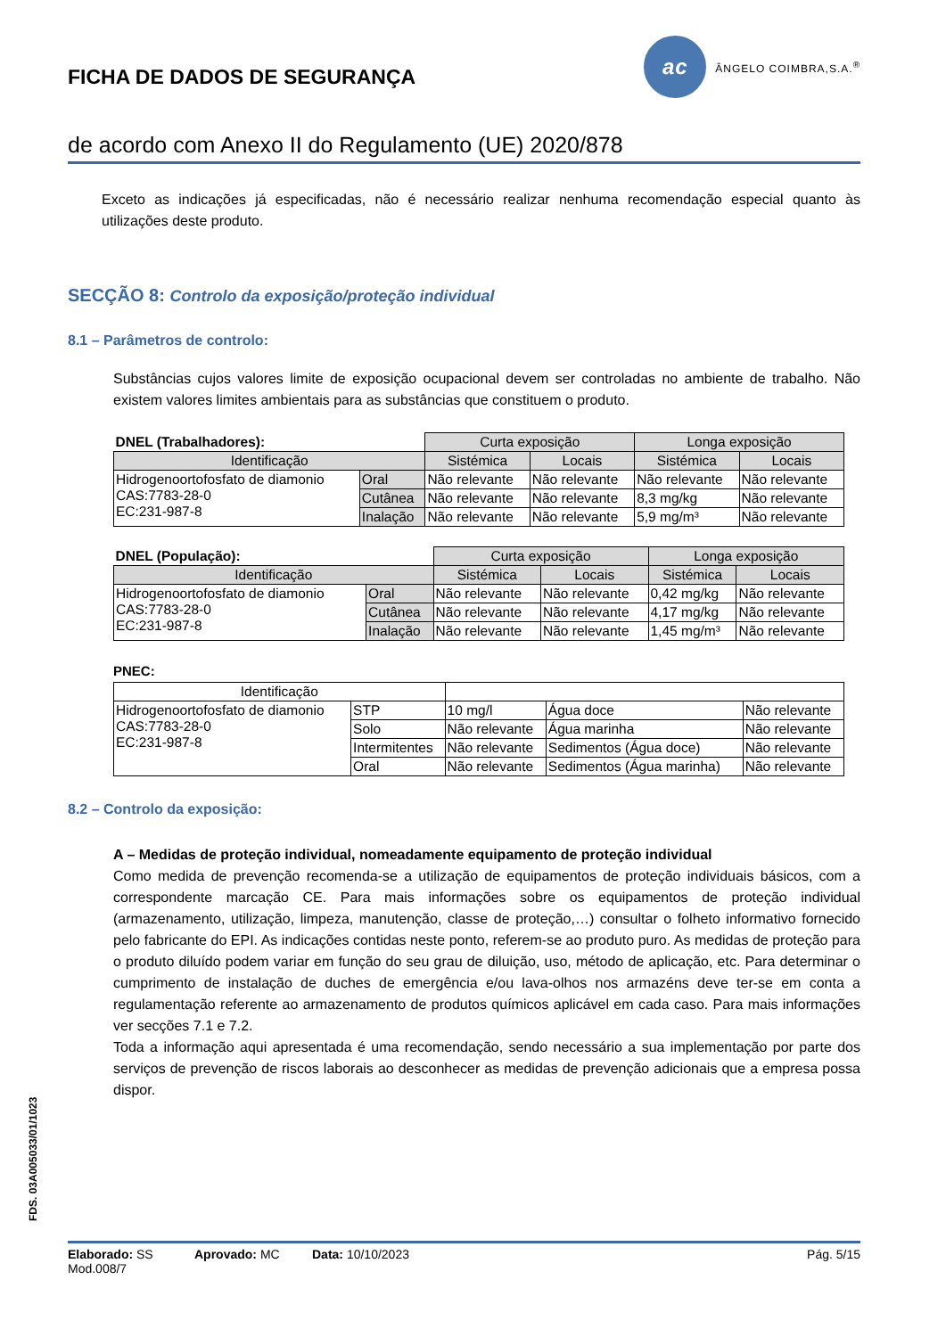FICHA DE DADOS DE SEGURANÇA
ac
ÂNGELO COIMBRA,S.A.<sup>®</sup>
de acordo com Anexo II do Regulamento (UE) 2020/878
Exceto as indicações já especificadas, não é necessário realizar nenhuma recomendação especial quanto às utilizações deste produto.
SECÇÃO 8: Controlo da exposição/proteção individual
8.1 – Parâmetros de controlo:
Substâncias cujos valores limite de exposição ocupacional devem ser controladas no ambiente de trabalho. Não existem valores limites ambientais para as substâncias que constituem o produto.
| DNEL (Trabalhadores): | | Curta exposição | | Longa exposição | |
| Identificação | | Sistémica | Locais | Sistémica | Locais |
| Hidrogenoortofosfato de diamonio CAS:7783-28-0 EC:231-987-8 | Oral | Não relevante | Não relevante | Não relevante | Não relevante |
| | Cutânea | Não relevante | Não relevante | 8,3 mg/kg | Não relevante |
| | Inalação | Não relevante | Não relevante | 5,9 mg/m³ | Não relevante |
| DNEL (População): | | Curta exposição | | Longa exposição | |
| Identificação | | Sistémica | Locais | Sistémica | Locais |
| Hidrogenoortofosfato de diamonio CAS:7783-28-0 EC:231-987-8 | Oral | Não relevante | Não relevante | 0,42 mg/kg | Não relevante |
| | Cutânea | Não relevante | Não relevante | 4,17 mg/kg | Não relevante |
| | Inalação | Não relevante | Não relevante | 1,45 mg/m³ | Não relevante |
PNEC:
| Identificação | | | | |
| Hidrogenoortofosfato de diamonio CAS:7783-28-0 EC:231-987-8 | STP | 10 mg/l | Água doce | Não relevante |
| | Solo | Não relevante | Água marinha | Não relevante |
| | Intermitentes | Não relevante | Sedimentos (Água doce) | Não relevante |
| | Oral | Não relevante | Sedimentos (Água marinha) | Não relevante |
8.2 – Controlo da exposição:
A – Medidas de proteção individual, nomeadamente equipamento de proteção individual
Como medida de prevenção recomenda-se a utilização de equipamentos de proteção individuais básicos, com a correspondente marcação CE. Para mais informações sobre os equipamentos de proteção individual (armazenamento, utilização, limpeza, manutenção, classe de proteção,…) consultar o folheto informativo fornecido pelo fabricante do EPI. As indicações contidas neste ponto, referem-se ao produto puro. As medidas de proteção para o produto diluído podem variar em função do seu grau de diluição, uso, método de aplicação, etc. Para determinar o cumprimento de instalação de duches de emergência e/ou lava-olhos nos armazéns deve ter-se em conta a regulamentação referente ao armazenamento de produtos químicos aplicável em cada caso. Para mais informações ver secções 7.1 e 7.2.
Toda a informação aqui apresentada é uma recomendação, sendo necessário a sua implementação por parte dos serviços de prevenção de riscos laborais ao desconhecer as medidas de prevenção adicionais que a empresa possa dispor.
FDS. 03A005033/01/1023
Elaborado: SS Aprovado: MC Data: 10/10/2023 Pág. 5/15
Mod.008/7